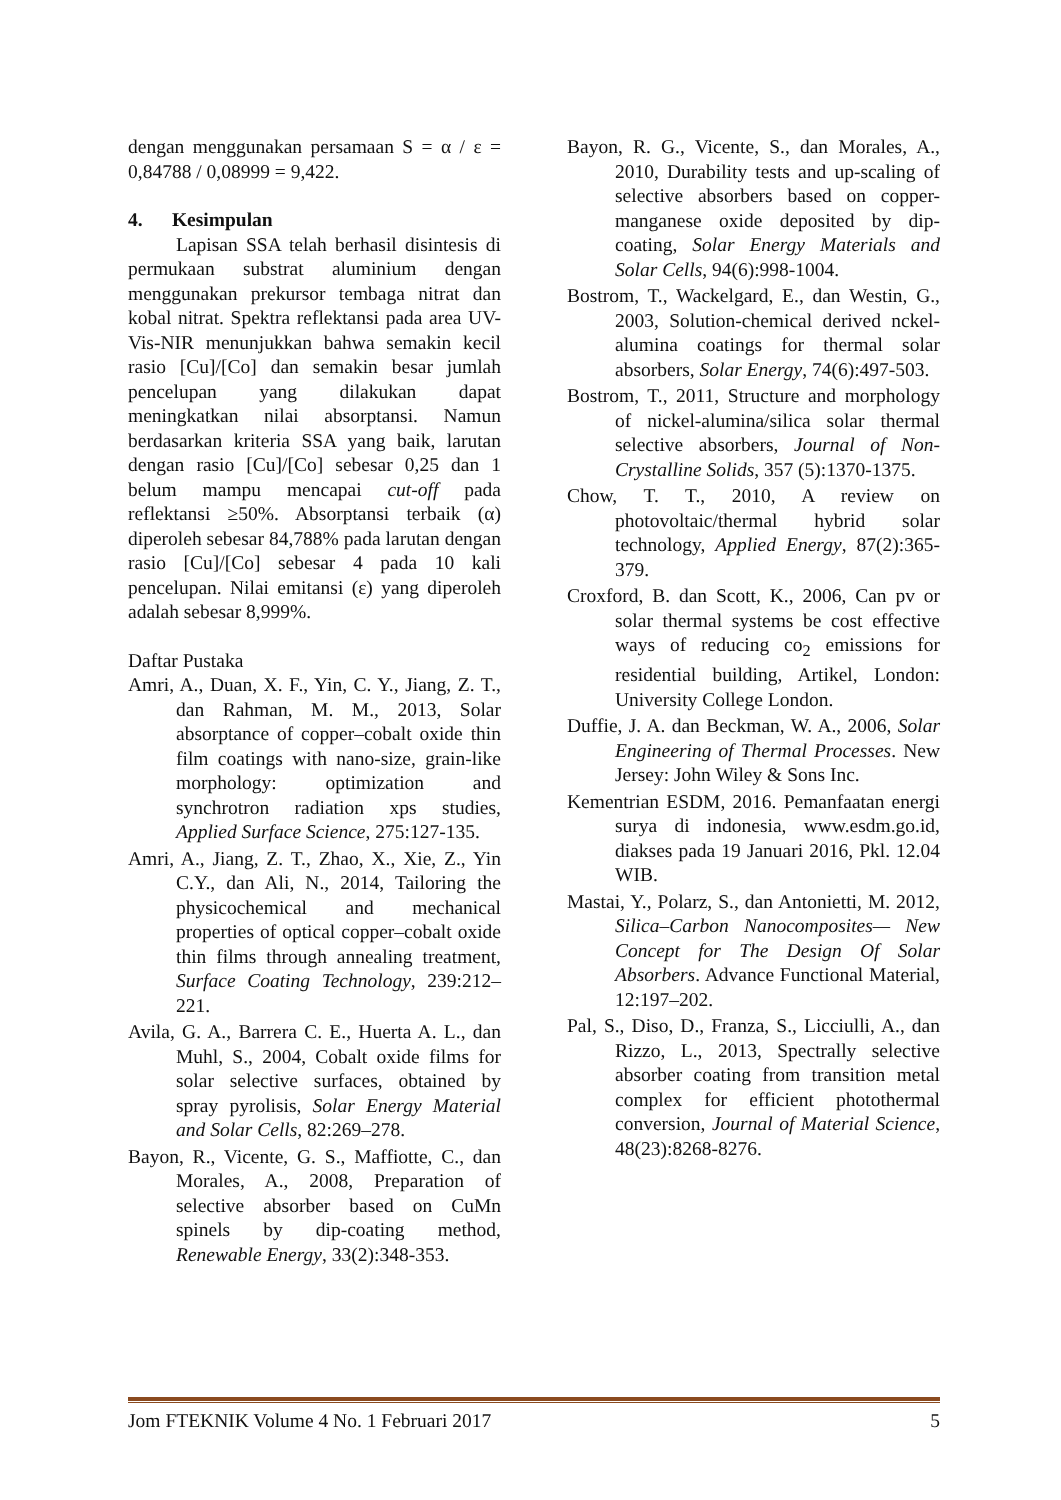dengan menggunakan persamaan S = α / ε = 0,84788 / 0,08999 = 9,422.
4. Kesimpulan
Lapisan SSA telah berhasil disintesis di permukaan substrat aluminium dengan menggunakan prekursor tembaga nitrat dan kobal nitrat. Spektra reflektansi pada area UV-Vis-NIR menunjukkan bahwa semakin kecil rasio [Cu]/[Co] dan semakin besar jumlah pencelupan yang dilakukan dapat meningkatkan nilai absorptansi. Namun berdasarkan kriteria SSA yang baik, larutan dengan rasio [Cu]/[Co] sebesar 0,25 dan 1 belum mampu mencapai cut-off pada reflektansi ≥50%. Absorptansi terbaik (α) diperoleh sebesar 84,788% pada larutan dengan rasio [Cu]/[Co] sebesar 4 pada 10 kali pencelupan. Nilai emitansi (ε) yang diperoleh adalah sebesar 8,999%.
Daftar Pustaka
Amri, A., Duan, X. F., Yin, C. Y., Jiang, Z. T., dan Rahman, M. M., 2013, Solar absorptance of copper–cobalt oxide thin film coatings with nano-size, grain-like morphology: optimization and synchrotron radiation xps studies, Applied Surface Science, 275:127-135.
Amri, A., Jiang, Z. T., Zhao, X., Xie, Z., Yin C.Y., dan Ali, N., 2014, Tailoring the physicochemical and mechanical properties of optical copper–cobalt oxide thin films through annealing treatment, Surface Coating Technology, 239:212–221.
Avila, G. A., Barrera C. E., Huerta A. L., dan Muhl, S., 2004, Cobalt oxide films for solar selective surfaces, obtained by spray pyrolisis, Solar Energy Material and Solar Cells, 82:269–278.
Bayon, R., Vicente, G. S., Maffiotte, C., dan Morales, A., 2008, Preparation of selective absorber based on CuMn spinels by dip-coating method, Renewable Energy, 33(2):348-353.
Bayon, R. G., Vicente, S., dan Morales, A., 2010, Durability tests and up-scaling of selective absorbers based on copper-manganese oxide deposited by dip-coating, Solar Energy Materials and Solar Cells, 94(6):998-1004.
Bostrom, T., Wackelgard, E., dan Westin, G., 2003, Solution-chemical derived nckel-alumina coatings for thermal solar absorbers, Solar Energy, 74(6):497-503.
Bostrom, T., 2011, Structure and morphology of nickel-alumina/silica solar thermal selective absorbers, Journal of Non-Crystalline Solids, 357 (5):1370-1375.
Chow, T. T., 2010, A review on photovoltaic/thermal hybrid solar technology, Applied Energy, 87(2):365-379.
Croxford, B. dan Scott, K., 2006, Can pv or solar thermal systems be cost effective ways of reducing co<sub>2</sub> emissions for residential building, Artikel, London: University College London.
Duffie, J. A. dan Beckman, W. A., 2006, Solar Engineering of Thermal Processes. New Jersey: John Wiley & Sons Inc.
Kementrian ESDM, 2016. Pemanfaatan energi surya di indonesia, www.esdm.go.id, diakses pada 19 Januari 2016, Pkl. 12.04 WIB.
Mastai, Y., Polarz, S., dan Antonietti, M. 2012, Silica–Carbon Nanocomposites— New Concept for The Design Of Solar Absorbers. Advance Functional Material, 12:197–202.
Pal, S., Diso, D., Franza, S., Licciulli, A., dan Rizzo, L., 2013, Spectrally selective absorber coating from transition metal complex for efficient photothermal conversion, Journal of Material Science, 48(23):8268-8276.
Jom FTEKNIK Volume 4 No. 1 Februari 2017 5